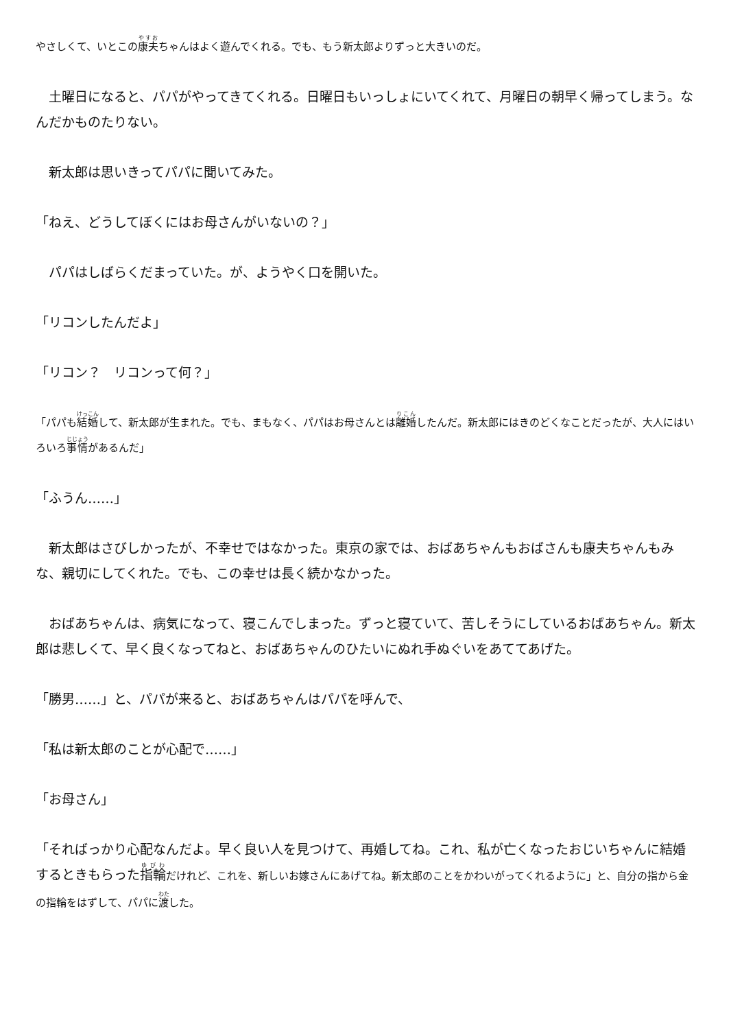やさしくて、いとこの康夫ちゃんはよく遊んでくれる。でも、もう新太郎よりずっと大きいのだ。
　土曜日になると、パパがやってきてくれる。日曜日もいっしょにいてくれて、月曜日の朝早く帰ってしまう。なんだかものたりない。
　新太郎は思いきってパパに聞いてみた。
「ねえ、どうしてぼくにはお母さんがいないの？」
　パパはしばらくだまっていた。が、ようやく口を開いた。
「リコンしたんだよ」
「リコン？　リコンって何？」
「パパも結婚して、新太郎が生まれた。でも、まもなく、パパはお母さんとは離婚したんだ。新太郎にはきのどくなことだったが、大人にはいろいろ事情があるんだ」
「ふうん……」
　新太郎はさびしかったが、不幸せではなかった。東京の家では、おばあちゃんもおばさんも康夫ちゃんもみな、親切にしてくれた。でも、この幸せは長く続かなかった。
　おばあちゃんは、病気になって、寝こんでしまった。ずっと寝ていて、苦しそうにしているおばあちゃん。新太郎は悲しくて、早く良くなってねと、おばあちゃんのひたいにぬれ手ぬぐいをあててあげた。
「勝男……」と、パパが来ると、おばあちゃんはパパを呼んで、
「私は新太郎のことが心配で……」
「お母さん」
「そればっかり心配なんだよ。早く良い人を見つけて、再婚してね。これ、私が亡くなったおじいちゃんに結婚するときもらった指輪だけれど、これを、新しいお嫁さんにあげてね。新太郎のことをかわいがってくれるように」と、自分の指から金の指輪をはずして、パパに渡した。